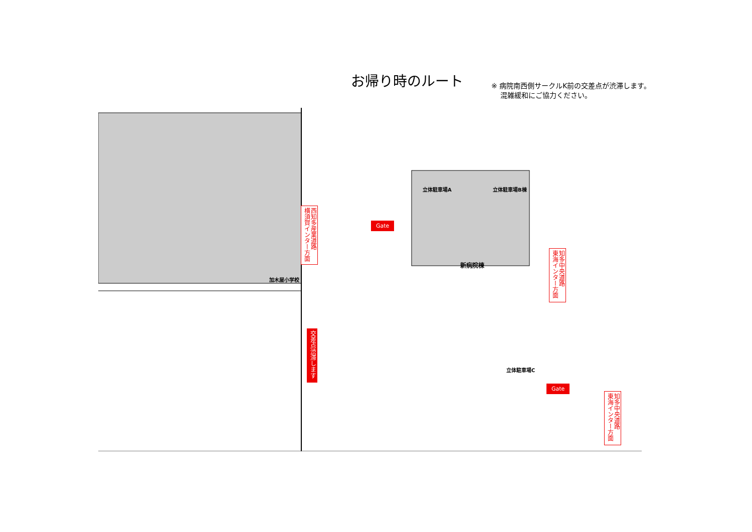お帰り時のルート
※ 病院南西側サークルK前の交差点が渋滞します。
混雑緩和にご協力ください。
立体駐車場A 立体駐車場B棟
新病院棟
立体駐車場C
加木屋小学校
西知多産業道路
横須賀インター方面
交差点渋滞します
知多中央道路
東海インター方面
知多中央道路
東海インター方面
Gate
Gate